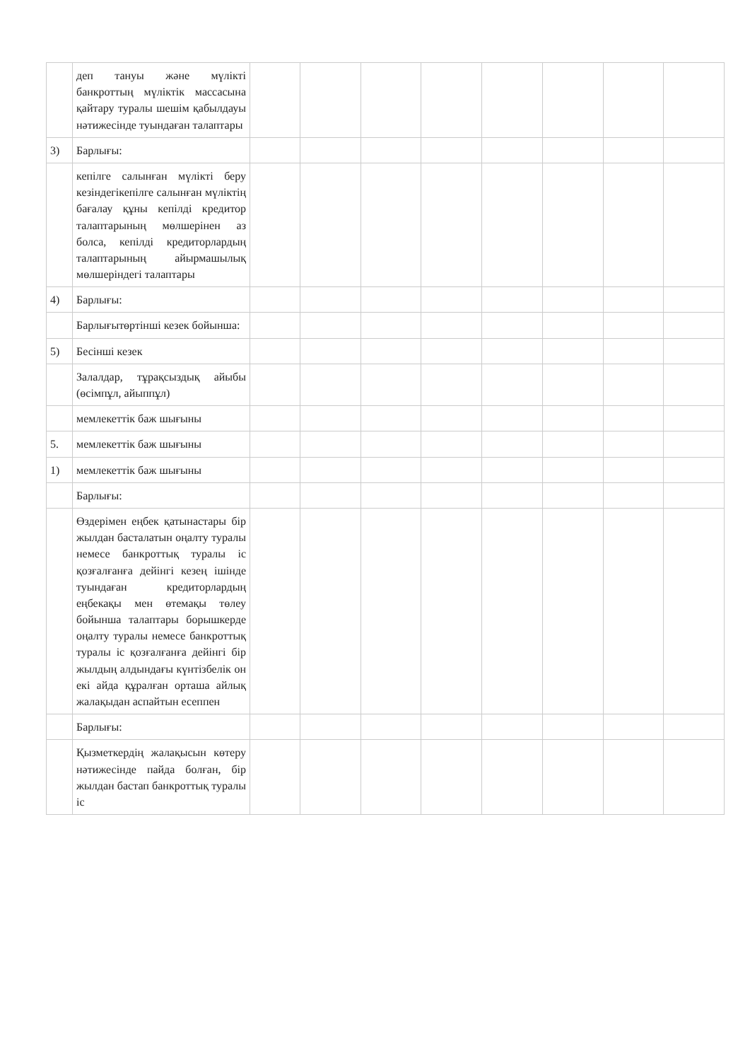| | деп тануы және мүлікті банкроттың мүліктік массасына қайтару туралы шешім қабылдауы нәтижесінде туындаған талаптары | | | | | | | | |
| 3) | Барлығы: | | | | | | | | |
| | кепілге салынған мүлікті беру кезіндегікепілге салынған мүліктің бағалау құны кепілді кредитор талаптарының мөлшерінен аз болса, кепілді кредиторлардың талаптарының айырмашылық мөлшеріндегі талаптары | | | | | | | | |
| 4) | Барлығы: | | | | | | | | |
| | Барлығытөртінші кезек бойынша: | | | | | | | | |
| 5) | Бесінші кезек | | | | | | | | |
| | Залалдар, тұрақсыздық айыбы (өсімпұл, айыппұл) | | | | | | | | |
| | мемлекеттік баж шығыны | | | | | | | | |
| 5. | мемлекеттік баж шығыны | | | | | | | | |
| 1) | мемлекеттік баж шығыны | | | | | | | | |
| | Барлығы: | | | | | | | | |
| | Өздерімен еңбек қатынастары бір жылдан басталатын оңалту туралы немесе банкроттық туралы іс қозғалғанға дейінгі кезең ішінде туындаған кредиторлардың еңбекақы мен өтемақы төлеу бойынша талаптары борышкерде оңалту туралы немесе банкроттық туралы іс қозғалғанға дейінгі бір жылдың алдындағы күнтізбелік он екі айда құралған орташа айлық жалақыдан аспайтын есеппен | | | | | | | | |
| | Барлығы: | | | | | | | | |
| | Қызметкердің жалақысын көтеру нәтижесінде пайда болған, бір жылдан бастап банкроттық туралы іс | | | | | | | | |